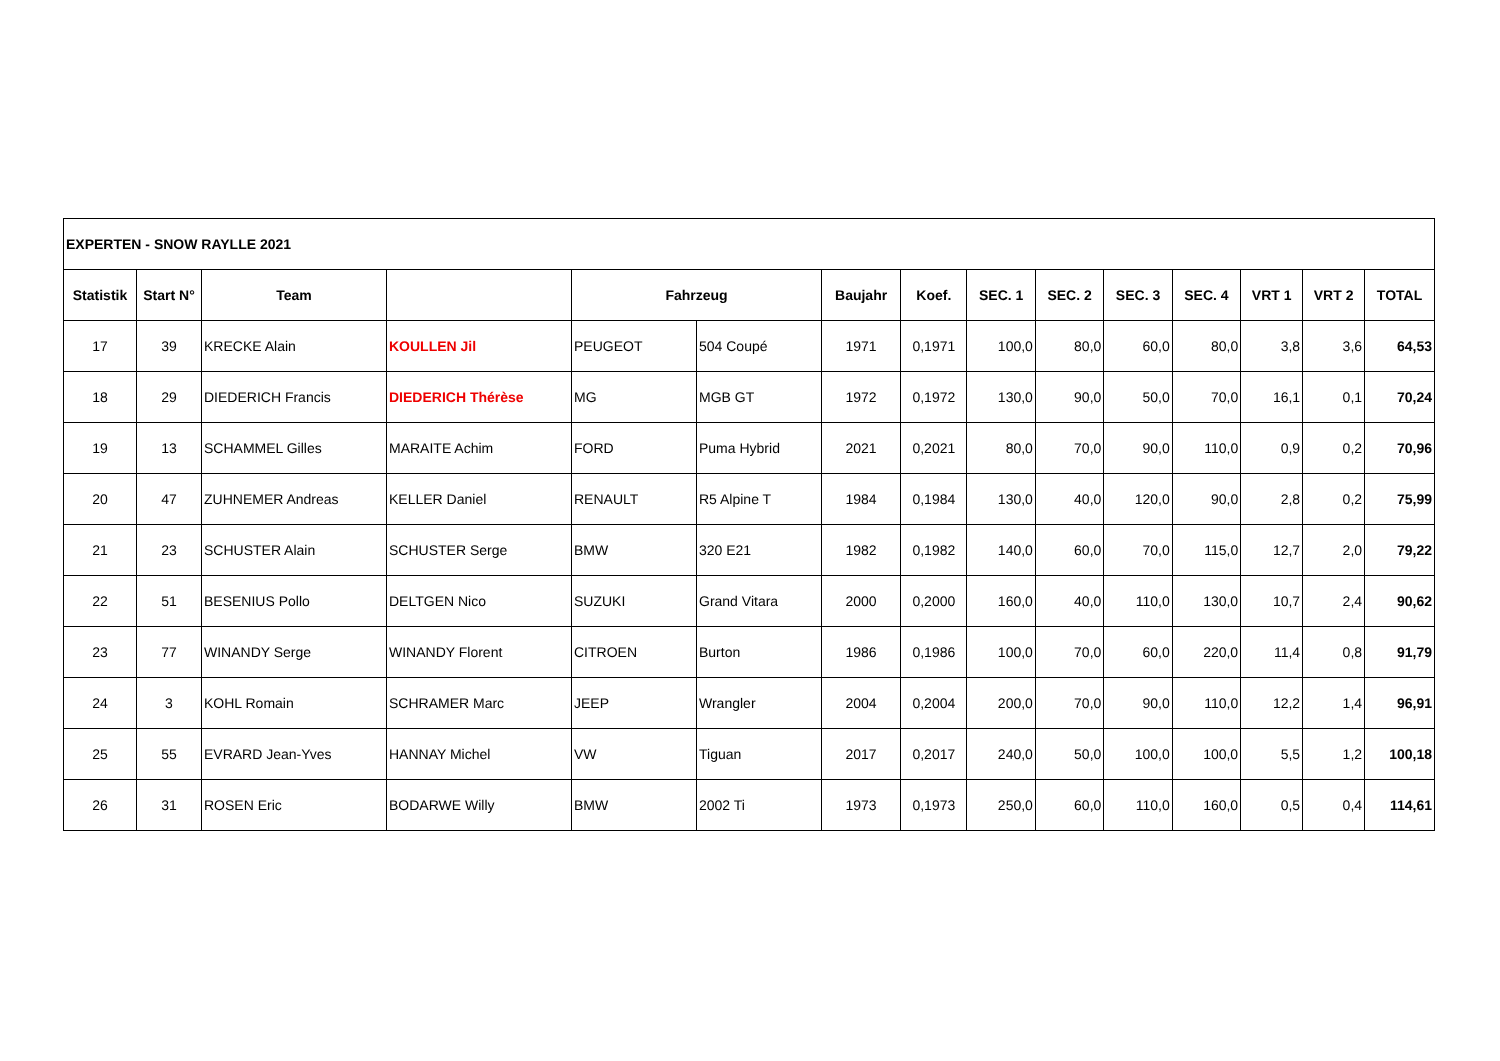| EXPERTEN - SNOW RAYLLE 2021 | | | | | | | | | | | | | | |
| Statistik | Start N° | Team | | Fahrzeug | | Baujahr | Koef. | SEC. 1 | SEC. 2 | SEC. 3 | SEC. 4 | VRT 1 | VRT 2 | TOTAL |
| 17 | 39 | KRECKE Alain | KOULLEN Jil | PEUGEOT | 504 Coupé | 1971 | 0,1971 | 100,0 | 80,0 | 60,0 | 80,0 | 3,8 | 3,6 | 64,53 |
| 18 | 29 | DIEDERICH Francis | DIEDERICH Thérèse | MG | MGB GT | 1972 | 0,1972 | 130,0 | 90,0 | 50,0 | 70,0 | 16,1 | 0,1 | 70,24 |
| 19 | 13 | SCHAMMEL Gilles | MARAITE Achim | FORD | Puma Hybrid | 2021 | 0,2021 | 80,0 | 70,0 | 90,0 | 110,0 | 0,9 | 0,2 | 70,96 |
| 20 | 47 | ZUHNEMER Andreas | KELLER Daniel | RENAULT | R5 Alpine T | 1984 | 0,1984 | 130,0 | 40,0 | 120,0 | 90,0 | 2,8 | 0,2 | 75,99 |
| 21 | 23 | SCHUSTER Alain | SCHUSTER Serge | BMW | 320 E21 | 1982 | 0,1982 | 140,0 | 60,0 | 70,0 | 115,0 | 12,7 | 2,0 | 79,22 |
| 22 | 51 | BESENIUS Pollo | DELTGEN Nico | SUZUKI | Grand Vitara | 2000 | 0,2000 | 160,0 | 40,0 | 110,0 | 130,0 | 10,7 | 2,4 | 90,62 |
| 23 | 77 | WINANDY Serge | WINANDY Florent | CITROEN | Burton | 1986 | 0,1986 | 100,0 | 70,0 | 60,0 | 220,0 | 11,4 | 0,8 | 91,79 |
| 24 | 3 | KOHL Romain | SCHRAMER Marc | JEEP | Wrangler | 2004 | 0,2004 | 200,0 | 70,0 | 90,0 | 110,0 | 12,2 | 1,4 | 96,91 |
| 25 | 55 | EVRARD Jean-Yves | HANNAY Michel | VW | Tiguan | 2017 | 0,2017 | 240,0 | 50,0 | 100,0 | 100,0 | 5,5 | 1,2 | 100,18 |
| 26 | 31 | ROSEN Eric | BODARWE Willy | BMW | 2002 Ti | 1973 | 0,1973 | 250,0 | 60,0 | 110,0 | 160,0 | 0,5 | 0,4 | 114,61 |